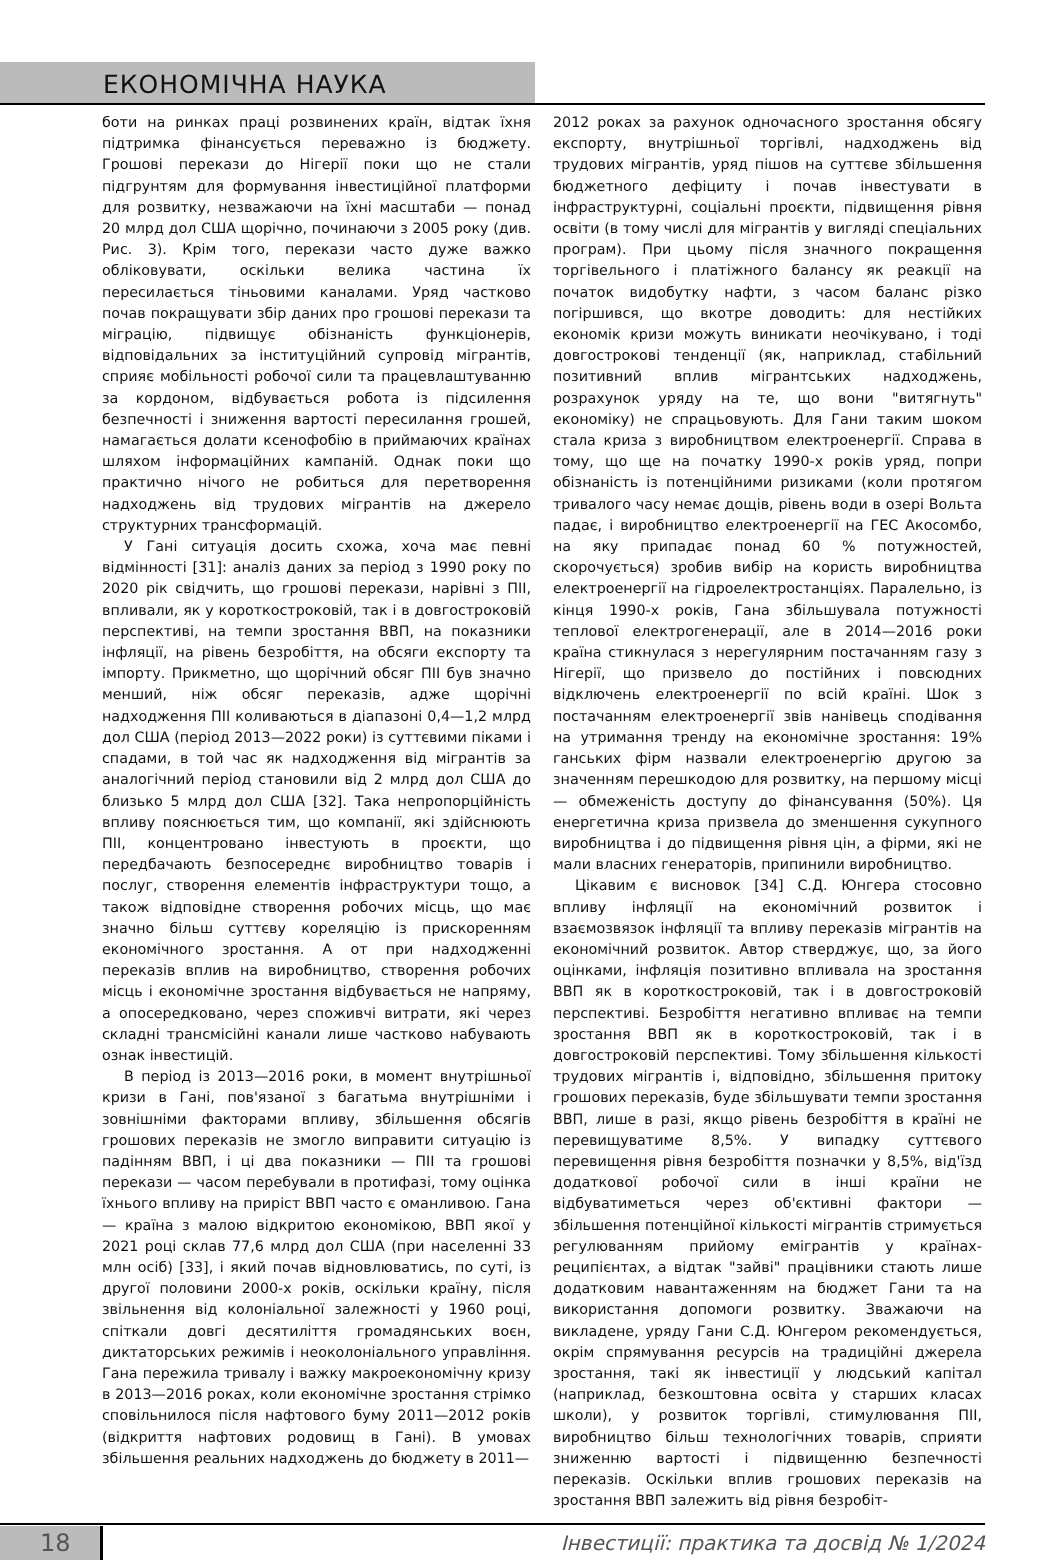ЕКОНОМІЧНА НАУКА
боти на ринках праці розвинених країн, відтак їхня підтримка фінансується переважно із бюджету. Грошові перекази до Нігерії поки що не стали підгрунтям для формування інвестиційної платформи для розвитку, незважаючи на їхні масштаби — понад 20 млрд дол США щорічно, починаючи з 2005 року (див. Рис. 3). Крім того, перекази часто дуже важко обліковувати, оскільки велика частина їх пересилається тіньовими каналами. Уряд частково почав покращувати збір даних про грошові перекази та міграцію, підвищує обізнаність функціонерів, відповідальних за інституційний супровід мігрантів, сприяє мобільності робочої сили та працевлаштуванню за кордоном, відбувається робота із підсилення безпечності і зниження вартості пересилання грошей, намагається долати ксенофобію в приймаючих країнах шляхом інформаційних кампаній. Однак поки що практично нічого не робиться для перетворення надходжень від трудових мігрантів на джерело структурних трансформацій.
У Гані ситуація досить схожа, хоча має певні відмінності [31]: аналіз даних за період з 1990 року по 2020 рік свідчить, що грошові перекази, нарівні з ПІІ, впливали, як у короткостроковій, так і в довгостроковій перспективі, на темпи зростання ВВП, на показники інфляції, на рівень безробіття, на обсяги експорту та імпорту. Прикметно, що щорічний обсяг ПІІ був значно менший, ніж обсяг переказів, адже щорічні надходження ПІІ коливаються в діапазоні 0,4—1,2 млрд дол США (період 2013—2022 роки) із суттєвими піками і спадами, в той час як надходження від мігрантів за аналогічний період становили від 2 млрд дол США до близько 5 млрд дол США [32]. Така непропорційність впливу пояснюється тим, що компанії, які здійснюють ПІІ, концентровано інвестують в проєкти, що передбачають безпосереднє виробництво товарів і послуг, створення елементів інфраструктури тощо, а також відповідне створення робочих місць, що має значно більш суттєву кореляцію із прискоренням економічного зростання. А от при надходженні переказів вплив на виробництво, створення робочих місць і економічне зростання відбувається не напряму, а опосередковано, через споживчі витрати, які через складні трансмісійні канали лише частково набувають ознак інвестицій.
В період із 2013—2016 роки, в момент внутрішньої кризи в Гані, пов'язаної з багатьма внутрішніми і зовнішніми факторами впливу, збільшення обсягів грошових переказів не змогло виправити ситуацію із падінням ВВП, і ці два показники — ПІІ та грошові перекази — часом перебували в протифазі, тому оцінка їхнього впливу на приріст ВВП часто є оманливою. Гана — країна з малою відкритою економікою, ВВП якої у 2021 році склав 77,6 млрд дол США (при населенні 33 млн осіб) [33], і який почав відновлюватись, по суті, із другої половини 2000-х років, оскільки країну, після звільнення від колоніальної залежності у 1960 році, спіткали довгі десятиліття громадянських воєн, диктаторських режимів і неоколоніального управління. Гана пережила тривалу і важку макроекономічну кризу в 2013—2016 роках, коли економічне зростання стрімко сповільнилося після нафтового буму 2011—2012 років (відкриття нафтових родовищ в Гані). В умовах збільшення реальних надходжень до бюджету в 2011—
2012 роках за рахунок одночасного зростання обсягу експорту, внутрішньої торгівлі, надходжень від трудових мігрантів, уряд пішов на суттєве збільшення бюджетного дефіциту і почав інвестувати в інфраструктурні, соціальні проєкти, підвищення рівня освіти (в тому числі для мігрантів у вигляді спеціальних програм). При цьому після значного покращення торгівельного і платіжного балансу як реакції на початок видобутку нафти, з часом баланс різко погіршився, що вкотре доводить: для нестійких економік кризи можуть виникати неочікувано, і тоді довгострокові тенденції (як, наприклад, стабільний позитивний вплив мігрантських надходжень, розрахунок уряду на те, що вони "витягнуть" економіку) не спрацьовують. Для Гани таким шоком стала криза з виробництвом електроенергії. Справа в тому, що ще на початку 1990-х років уряд, попри обізнаність із потенційними ризиками (коли протягом тривалого часу немає дощів, рівень води в озері Вольта падає, і виробництво електроенергії на ГЕС Акосомбо, на яку припадає понад 60 % потужностей, скорочується) зробив вибір на користь виробництва електроенергії на гідроелектростанціях. Паралельно, із кінця 1990-х років, Гана збільшувала потужності теплової електрогенерації, але в 2014—2016 роки країна стикнулася з нерегулярним постачанням газу з Нігерії, що призвело до постійних і повсюдних відключень електроенергії по всій країні. Шок з постачанням електроенергії звів нанівець сподівання на утримання тренду на економічне зростання: 19% ганських фірм назвали електроенергію другою за значенням перешкодою для розвитку, на першому місці — обмеженість доступу до фінансування (50%). Ця енергетична криза призвела до зменшення сукупного виробництва і до підвищення рівня цін, а фірми, які не мали власних генераторів, припинили виробництво.
Цікавим є висновок [34] С.Д. Юнгера стосовно впливу інфляції на економічний розвиток і взаємозвязок інфляції та впливу переказів мігрантів на економічний розвиток. Автор стверджує, що, за його оцінками, інфляція позитивно впливала на зростання ВВП як в короткостроковій, так і в довгостроковій перспективі. Безробіття негативно впливає на темпи зростання ВВП як в короткостроковій, так і в довгостроковій перспективі. Тому збільшення кількості трудових мігрантів і, відповідно, збільшення притоку грошових переказів, буде збільшувати темпи зростання ВВП, лише в разі, якщо рівень безробіття в країні не перевищуватиме 8,5%. У випадку суттєвого перевищення рівня безробіття позначки у 8,5%, від'їзд додаткової робочої сили в інші країни не відбуватиметься через об'єктивні фактори — збільшення потенційної кількості мігрантів стримується регулюванням прийому емігрантів у країнах-реципієнтах, а відтак "зайві" працівники стають лише додатковим навантаженням на бюджет Гани та на використання допомоги розвитку. Зважаючи на викладене, уряду Гани С.Д. Юнгером рекомендується, окрім спрямування ресурсів на традиційні джерела зростання, такі як інвестиції у людський капітал (наприклад, безкоштовна освіта у старших класах школи), у розвиток торгівлі, стимулювання ПІІ, виробництво більш технологічних товарів, сприяти зниженню вартості і підвищенню безпечності переказів. Оскільки вплив грошових переказів на зростання ВВП залежить від рівня безробіт-
18
Інвестиції: практика та досвід № 1/2024